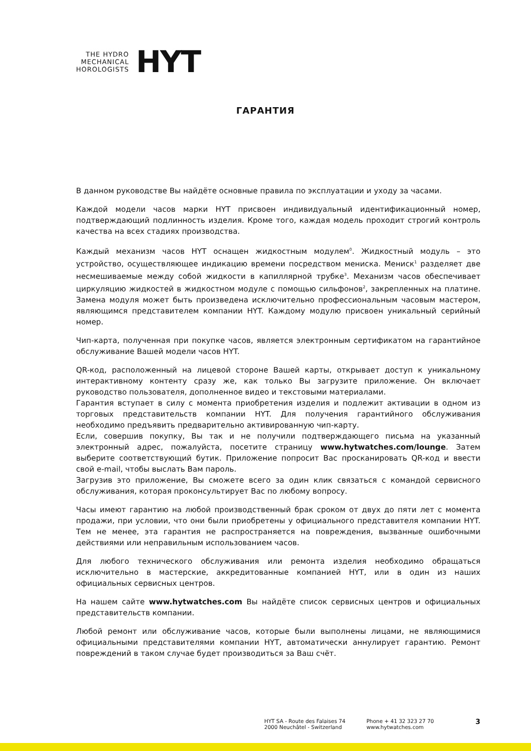THE HYDRO
MECHANICAL
HOROLOGISTS
HYT
ГАРАНТИЯ
В данном руководстве Вы найдёте основные правила по эксплуатации и уходу за часами.
Каждой модели часов марки HYT присвоен индивидуальный идентификационный номер, подтверждающий подлинность изделия. Кроме того, каждая модель проходит строгий контроль качества на всех стадиях производства.
Каждый механизм часов HYT оснащен жидкостным модулем<sup>0</sup>. Жидкостный модуль – это устройство, осуществляющее индикацию времени посредством мениска. Мениск<sup>1</sup> разделяет две несмешиваемые между собой жидкости в капиллярной трубке<sup>3</sup>. Механизм часов обеспечивает циркуляцию жидкостей в жидкостном модуле с помощью сильфонов<sup>2</sup>, закрепленных на платине. Замена модуля может быть произведена исключительно профессиональным часовым мастером, являющимся представителем компании HYT. Каждому модулю присвоен уникальный серийный номер.
Чип-карта, полученная при покупке часов, является электронным сертификатом на гарантийное обслуживание Вашей модели часов HYT.
QR-код, расположенный на лицевой стороне Вашей карты, открывает доступ к уникальному интерактивному контенту сразу же, как только Вы загрузите приложение. Он включает руководство пользователя, дополненное видео и текстовыми материалами.
Гарантия вступает в силу с момента приобретения изделия и подлежит активации в одном из торговых представительств компании HYT. Для получения гарантийного обслуживания необходимо предъявить предварительно активированную чип-карту.
Если, совершив покупку, Вы так и не получили подтверждающего письма на указанный электронный адрес, пожалуйста, посетите страницу www.hytwatches.com/lounge. Затем выберите соответствующий бутик. Приложение попросит Вас просканировать QR-код и ввести свой e-mail, чтобы выслать Вам пароль.
Загрузив это приложение, Вы сможете всего за один клик связаться с командой сервисного обслуживания, которая проконсультирует Вас по любому вопросу.
Часы имеют гарантию на любой производственный брак сроком от двух до пяти лет с момента продажи, при условии, что они были приобретены у официального представителя компании HYT. Тем не менее, эта гарантия не распространяется на повреждения, вызванные ошибочными действиями или неправильным использованием часов.
Для любого технического обслуживания или ремонта изделия необходимо обращаться исключительно в мастерские, аккредитованные компанией HYT, или в один из наших официальных сервисных центров.
На нашем сайте www.hytwatches.com Вы найдёте список сервисных центров и официальных представительств компании.
Любой ремонт или обслуживание часов, которые были выполнены лицами, не являющимися официальными представителями компании HYT, автоматически аннулирует гарантию. Ремонт повреждений в таком случае будет производиться за Ваш счёт.
HYT SA - Route des Falaises 74
2000 Neuchâtel - Switzerland
Phone + 41 32 323 27 70
www.hytwatches.com
3